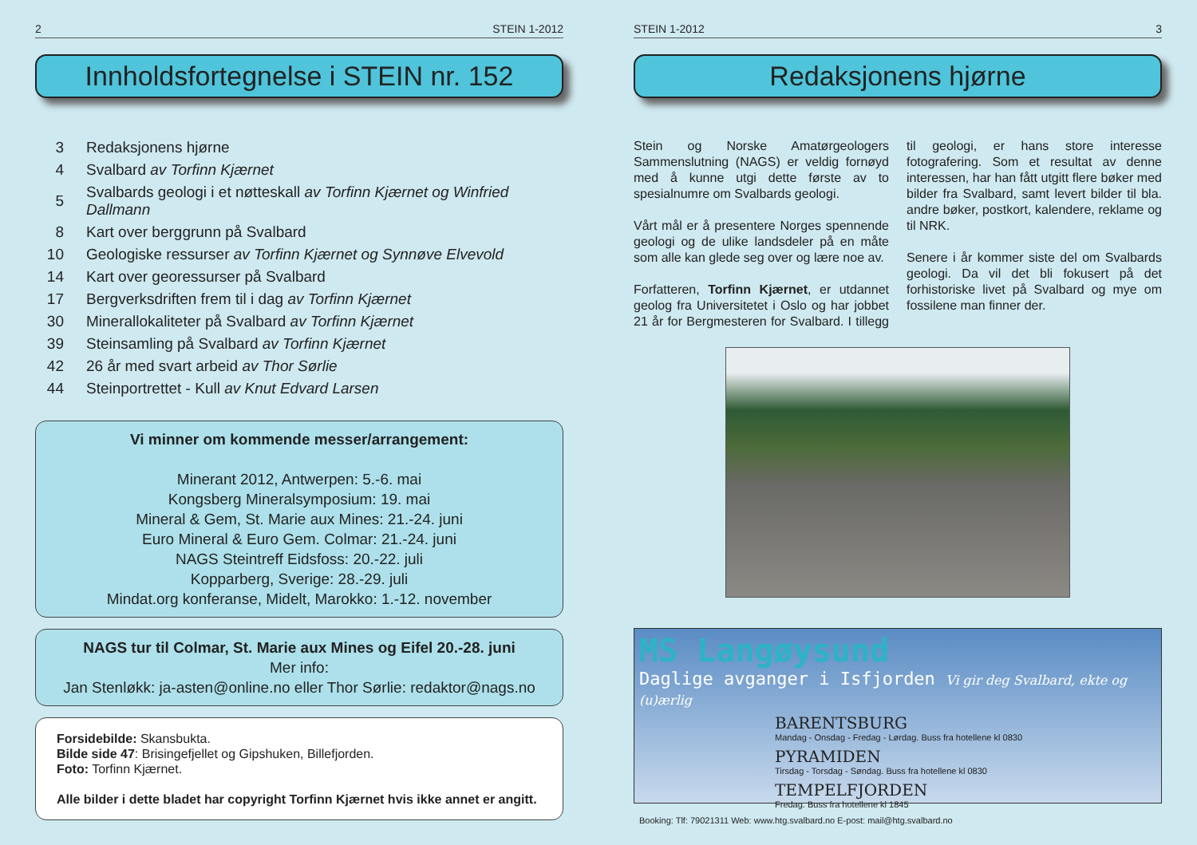2 STEIN 1-2012
Innholdsfortegnelse i STEIN nr. 152
| 3 | Redaksjonens hjørne |
| 4 | Svalbard av Torfinn Kjærnet |
| 5 | Svalbards geologi i et nøtteskall av Torfinn Kjærnet og Winfried Dallmann |
| 8 | Kart over berggrunn på Svalbard |
| 10 | Geologiske ressurser av Torfinn Kjærnet og Synnøve Elvevold |
| 14 | Kart over georessurser på Svalbard |
| 17 | Bergverksdriften frem til i dag av Torfinn Kjærnet |
| 30 | Minerallokaliteter på Svalbard av Torfinn Kjærnet |
| 39 | Steinsamling på Svalbard av Torfinn Kjærnet |
| 42 | 26 år med svart arbeid av Thor Sørlie |
| 44 | Steinportrettet - Kull av Knut Edvard Larsen |
Vi minner om kommende messer/arrangement:
Minerant 2012, Antwerpen: 5.-6. mai
Kongsberg Mineralsymposium: 19. mai
Mineral & Gem, St. Marie aux Mines: 21.-24. juni
Euro Mineral & Euro Gem. Colmar: 21.-24. juni
NAGS Steintreff Eidsfoss: 20.-22. juli
Kopparberg, Sverige: 28.-29. juli
Mindat.org konferanse, Midelt, Marokko: 1.-12. november
NAGS tur til Colmar, St. Marie aux Mines og Eifel 20.-28. juni
Mer info:
Jan Stenløkk: ja-asten@online.no eller Thor Sørlie: redaktor@nags.no
Forsidebilde: Skansbukta.
Bilde side 47: Brisingefjellet og Gipshuken, Billefjorden.
Foto: Torfinn Kjærnet.
Alle bilder i dette bladet har copyright Torfinn Kjærnet hvis ikke annet er angitt.
STEIN 1-2012 3
Redaksjonens hjørne
Stein og Norske Amatørgeologers Sammenslutning (NAGS) er veldig fornøyd med å kunne utgi dette første av to spesialnumre om Svalbards geologi.
Vårt mål er å presentere Norges spennende geologi og de ulike landsdeler på en måte som alle kan glede seg over og lære noe av.
Forfatteren, Torfinn Kjærnet, er utdannet geolog fra Universitetet i Oslo og har jobbet 21 år for Bergmesteren for Svalbard. I tillegg til geologi, er hans store interesse fotografering. Som et resultat av denne interessen, har han fått utgitt flere bøker med bilder fra Svalbard, samt levert bilder til bla. andre bøker, postkort, kalendere, reklame og til NRK.
Senere i år kommer siste del om Svalbards geologi. Da vil det bli fokusert på det forhistoriske livet på Svalbard og mye om fossilene man finner der.
MS Langøysund
Daglige avganger i Isfjorden Vi gir deg Svalbard, ekte og (u)ærlig
BARENTSBURG
Mandag - Onsdag - Fredag - Lørdag. Buss fra hotellene kl 0830
PYRAMIDEN
Tirsdag - Torsdag - Søndag. Buss fra hotellene kl 0830
TEMPELFJORDEN
Fredag. Buss fra hotellene kl 1845
Booking: Tlf: 79021311 Web: www.htg.svalbard.no E-post: mail@htg.svalbard.no